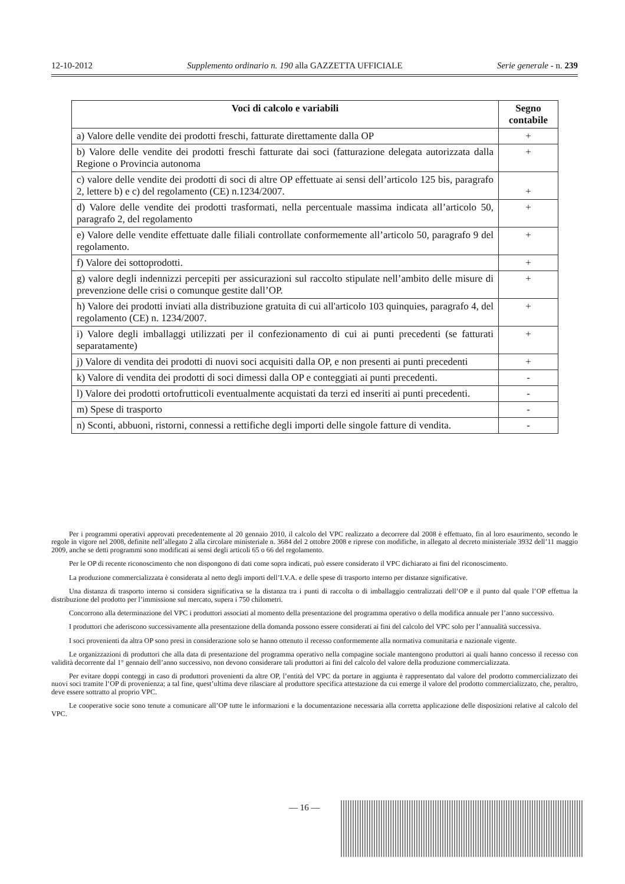12-10-2012 Supplemento ordinario n. 190 alla GAZZETTA UFFICIALE Serie generale - n. 239
| Voci di calcolo e variabili | Segno contabile |
| --- | --- |
| a) Valore delle vendite dei prodotti freschi, fatturate direttamente dalla OP | + |
| b) Valore delle vendite dei prodotti freschi fatturate dai soci (fatturazione delegata autorizzata dalla Regione o Provincia autonoma | + |
| c) valore delle vendite dei prodotti di soci di altre OP effettuate ai sensi dell’articolo 125 bis, paragrafo 2, lettere b) e c) del regolamento (CE) n.1234/2007. | + |
| d) Valore delle vendite dei prodotti trasformati, nella percentuale massima indicata all’articolo 50, paragrafo 2, del regolamento | + |
| e) Valore delle vendite effettuate dalle filiali controllate conformemente all’articolo 50, paragrafo 9 del regolamento. | + |
| f) Valore dei sottoprodotti. | + |
| g) valore degli indennizzi percepiti per assicurazioni sul raccolto stipulate nell’ambito delle misure di prevenzione delle crisi o comunque gestite dall’OP. | + |
| h) Valore dei prodotti inviati alla distribuzione gratuita di cui all'articolo 103 quinquies, paragrafo 4, del regolamento (CE) n. 1234/2007. | + |
| i) Valore degli imballaggi utilizzati per il confezionamento di cui ai punti precedenti (se fatturati separatamente) | + |
| j) Valore di vendita dei prodotti di nuovi soci acquisiti dalla OP, e non presenti ai punti precedenti | + |
| k) Valore di vendita dei prodotti di soci dimessi dalla OP e conteggiati ai punti precedenti. | - |
| l) Valore dei prodotti ortofrutticoli eventualmente acquistati da terzi ed inseriti ai punti precedenti. | - |
| m) Spese di trasporto | - |
| n) Sconti, abbuoni, ristorni, connessi a rettifiche degli importi delle singole fatture di vendita. | - |
Per i programmi operativi approvati precedentemente al 20 gennaio 2010, il calcolo del VPC realizzato a decorrere dal 2008 è effettuato, fin al loro esaurimento, secondo le regole in vigore nel 2008, definite nell’allegato 2 alla circolare ministeriale n. 3684 del 2 ottobre 2008 e riprese con modifiche, in allegato al decreto ministeriale 3932 dell’11 maggio 2009, anche se detti programmi sono modificati ai sensi degli articoli 65 o 66 del regolamento.
Per le OP di recente riconoscimento che non dispongono di dati come sopra indicati, può essere considerato il VPC dichiarato ai fini del riconoscimento.
La produzione commercializzata è considerata al netto degli importi dell’I.V.A. e delle spese di trasporto interno per distanze significative.
Una distanza di trasporto interno si considera significativa se la distanza tra i punti di raccolta o di imballaggio centralizzati dell’OP e il punto dal quale l’OP effettua la distribuzione del prodotto per l’immissione sul mercato, supera i 750 chilometri.
Concorrono alla determinazione del VPC i produttori associati al momento della presentazione del programma operativo o della modifica annuale per l’anno successivo.
I produttori che aderiscono successivamente alla presentazione della domanda possono essere considerati ai fini del calcolo del VPC solo per l’annualità successiva.
I soci provenienti da altra OP sono presi in considerazione solo se hanno ottenuto il recesso conformemente alla normativa comunitaria e nazionale vigente.
Le organizzazioni di produttori che alla data di presentazione del programma operativo nella compagine sociale mantengono produttori ai quali hanno concesso il recesso con validità decorrente dal 1° gennaio dell’anno successivo, non devono considerare tali produttori ai fini del calcolo del valore della produzione commercializzata.
Per evitare doppi conteggi in caso di produttori provenienti da altre OP, l’entità del VPC da portare in aggiunta è rappresentato dal valore del prodotto commercializzato dei nuovi soci tramite l’OP di provenienza; a tal fine, quest’ultima deve rilasciare al produttore specifica attestazione da cui emerge il valore del prodotto commercializzato, che, peraltro, deve essere sottratto al proprio VPC.
Le cooperative socie sono tenute a comunicare all’OP tutte le informazioni e la documentazione necessaria alla corretta applicazione delle disposizioni relative al calcolo del VPC.
— 16 —